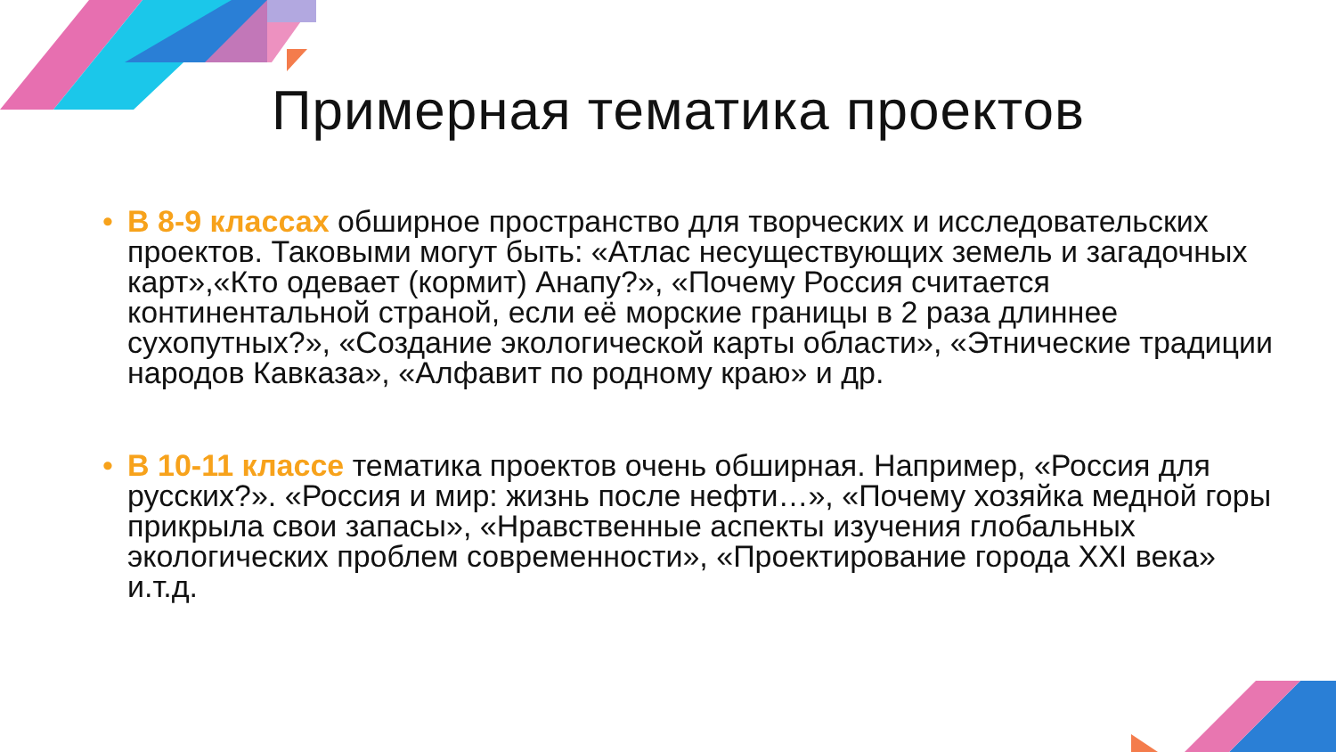Примерная тематика проектов
• В 8-9 классах обширное пространство для творческих и исследовательских проектов. Таковыми могут быть: «Атлас несуществующих земель и загадочных карт»,«Кто одевает (кормит) Анапу?», «Почему Россия считается континентальной страной, если её морские границы в 2 раза длиннее сухопутных?», «Создание экологической карты области», «Этнические традиции народов Кавказа», «Алфавит по родному краю» и др.
• В 10-11 классе тематика проектов очень обширная. Например, «Россия для русских?». «Россия и мир: жизнь после нефти…», «Почему хозяйка медной горы прикрыла свои запасы», «Нравственные аспекты изучения глобальных экологических проблем современности», «Проектирование города XXI века» и.т.д.